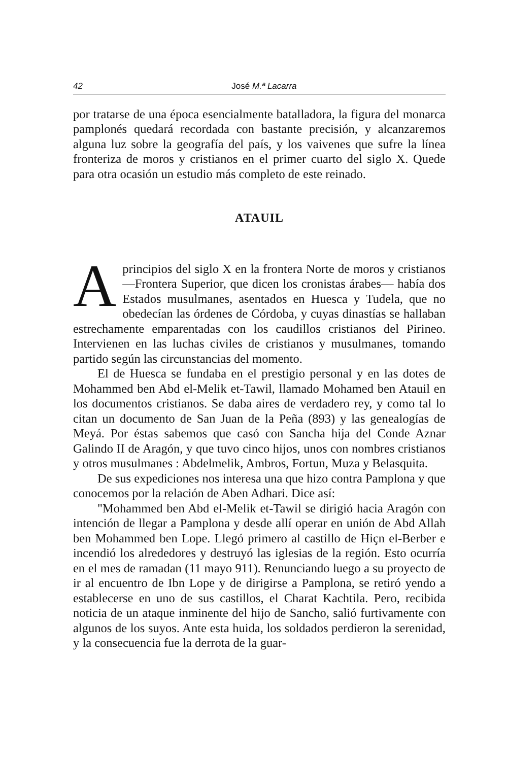42 José M.ª Lacarra
por tratarse de una época esencialmente batalladora, la figura del monarca pamplonés quedará recordada con bastante precisión, y alcanzaremos alguna luz sobre la geografía del país, y los vaivenes que sufre la línea fronteriza de moros y cristianos en el primer cuarto del siglo X. Quede para otra ocasión un estudio más completo de este reinado.
ATAUIL
Aprincipios del siglo X en la frontera Norte de moros y cristianos —Frontera Superior, que dicen los cronistas árabes— había dos Estados musulmanes, asentados en Huesca y Tudela, que no obedecían las órdenes de Córdoba, y cuyas dinastías se hallaban estrechamente emparentadas con los caudillos cristianos del Pirineo. Intervienen en las luchas civiles de cristianos y musulmanes, tomando partido según las circunstancias del momento.
El de Huesca se fundaba en el prestigio personal y en las dotes de Mohammed ben Abd el-Melik et-Tawil, llamado Mohamed ben Atauil en los documentos cristianos. Se daba aires de verdadero rey, y como tal lo citan un documento de San Juan de la Peña (893) y las genealogías de Meyá. Por éstas sabemos que casó con Sancha hija del Conde Aznar Galindo II de Aragón, y que tuvo cinco hijos, unos con nombres cristianos y otros musulmanes : Abdelmelik, Ambros, Fortun, Muza y Belasquita.
De sus expediciones nos interesa una que hizo contra Pamplona y que conocemos por la relación de Aben Adhari. Dice así:
"Mohammed ben Abd el-Melik et-Tawil se dirigió hacia Aragón con intención de llegar a Pamplona y desde allí operar en unión de Abd Allah ben Mohammed ben Lope. Llegó primero al castillo de Hiçn el-Berber e incendió los alrededores y destruyó las iglesias de la región. Esto ocurría en el mes de ramadan (11 mayo 911). Renunciando luego a su proyecto de ir al encuentro de Ibn Lope y de dirigirse a Pamplona, se retiró yendo a establecerse en uno de sus castillos, el Charat Kachtila. Pero, recibida noticia de un ataque inminente del hijo de Sancho, salió furtivamente con algunos de los suyos. Ante esta huida, los soldados perdieron la serenidad, y la consecuencia fue la derrota de la guar-